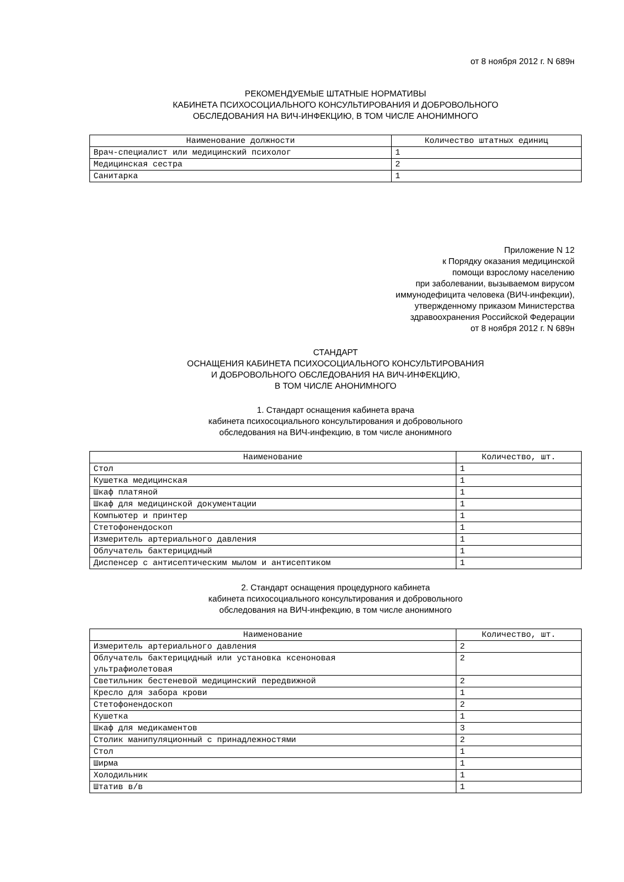от 8 ноября 2012 г. N 689н
РЕКОМЕНДУЕМЫЕ ШТАТНЫЕ НОРМАТИВЫ
КАБИНЕТА ПСИХОСОЦИАЛЬНОГО КОНСУЛЬТИРОВАНИЯ И ДОБРОВОЛЬНОГО
ОБСЛЕДОВАНИЯ НА ВИЧ-ИНФЕКЦИЮ, В ТОМ ЧИСЛЕ АНОНИМНОГО
| Наименование должности | Количество штатных единиц |
| --- | --- |
| Врач-специалист или медицинский психолог | 1 |
| Медицинская сестра | 2 |
| Санитарка | 1 |
Приложение N 12
к Порядку оказания медицинской
помощи взрослому населению
при заболевании, вызываемом вирусом
иммунодефицита человека (ВИЧ-инфекции),
утвержденному приказом Министерства
здравоохранения Российской Федерации
от 8 ноября 2012 г. N 689н
СТАНДАРТ
ОСНАЩЕНИЯ КАБИНЕТА ПСИХОСОЦИАЛЬНОГО КОНСУЛЬТИРОВАНИЯ
И ДОБРОВОЛЬНОГО ОБСЛЕДОВАНИЯ НА ВИЧ-ИНФЕКЦИЮ,
В ТОМ ЧИСЛЕ АНОНИМНОГО
1. Стандарт оснащения кабинета врача
кабинета психосоциального консультирования и добровольного
обследования на ВИЧ-инфекцию, в том числе анонимного
| Наименование | Количество, шт. |
| --- | --- |
| Стол | 1 |
| Кушетка медицинская | 1 |
| Шкаф платяной | 1 |
| Шкаф для медицинской документации | 1 |
| Компьютер и принтер | 1 |
| Стетофонендоскоп | 1 |
| Измеритель артериального давления | 1 |
| Облучатель бактерицидный | 1 |
| Диспенсер с антисептическим мылом и антисептиком | 1 |
2. Стандарт оснащения процедурного кабинета
кабинета психосоциального консультирования и добровольного
обследования на ВИЧ-инфекцию, в том числе анонимного
| Наименование | Количество, шт. |
| --- | --- |
| Измеритель артериального давления | 2 |
| Облучатель бактерицидный или установка ксеноновая ультрафиолетовая | 2 |
| Светильник бестеневой медицинский передвижной | 2 |
| Кресло для забора крови | 1 |
| Стетофонендоскоп | 2 |
| Кушетка | 1 |
| Шкаф для медикаментов | 3 |
| Столик манипуляционный с принадлежностями | 2 |
| Стол | 1 |
| Ширма | 1 |
| Холодильник | 1 |
| Штатив в/в | 1 |